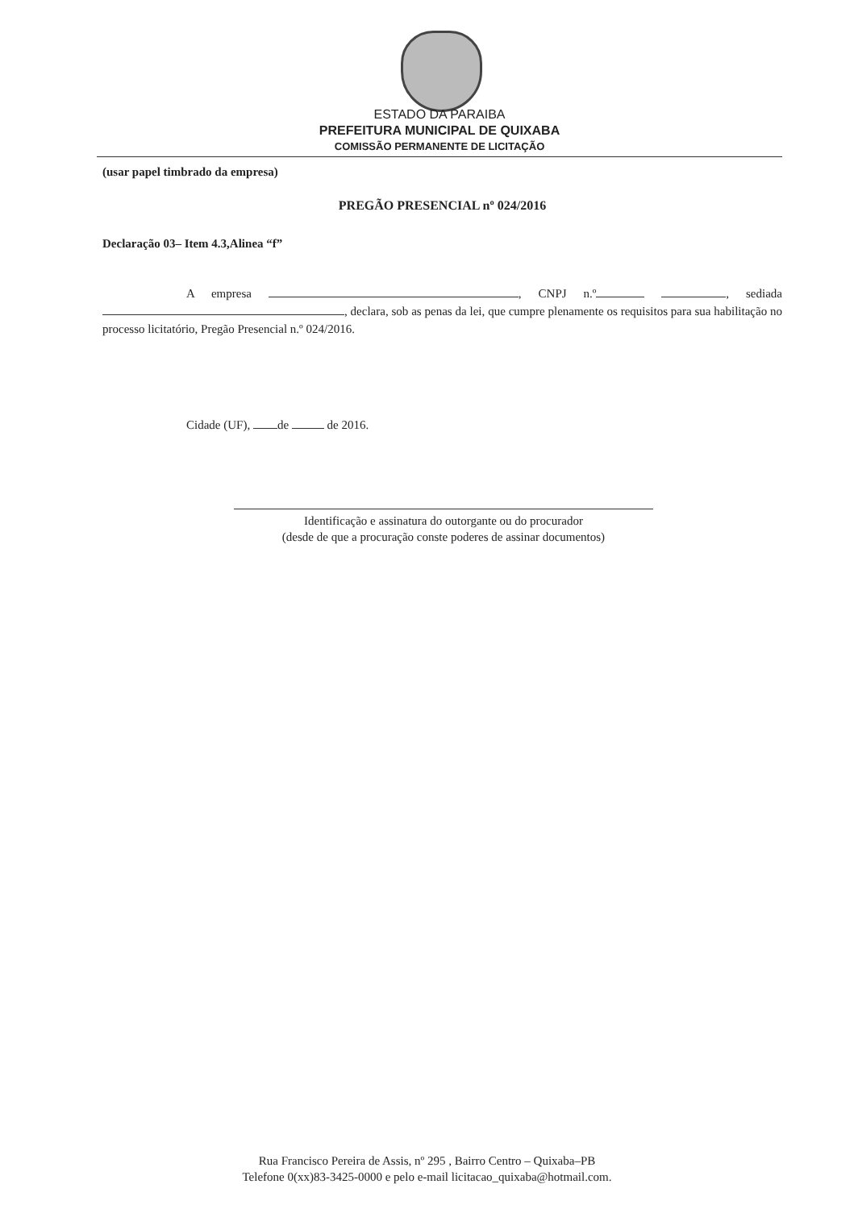ESTADO DA PARAIBA
PREFEITURA MUNICIPAL DE QUIXABA
COMISSÃO PERMANENTE DE LICITAÇÃO
(usar papel timbrado da empresa)
PREGÃO PRESENCIAL nº 024/2016
Declaração 03– Item 4.3,Alinea “f”
A empresa , CNPJ n.º , sediada , declara, sob as penas da lei, que cumpre plenamente os requisitos para sua habilitação no processo licitatório, Pregão Presencial n.º 024/2016.
Cidade (UF), de de 2016.
Identificação e assinatura do outorgante ou do procurador
(desde de que a procuração conste poderes de assinar documentos)
Rua Francisco Pereira de Assis, nº 295 , Bairro Centro – Quixaba–PB
Telefone 0(xx)83-3425-0000 e pelo e-mail licitacao_quixaba@hotmail.com.